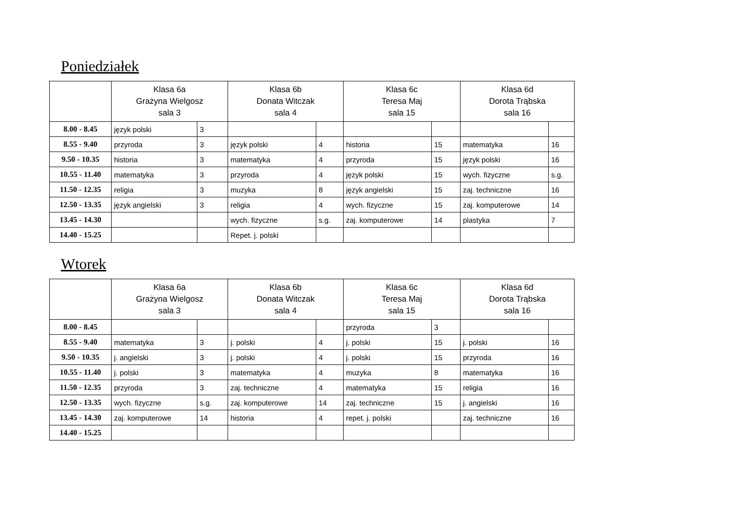Poniedziałek
| | Klasa 6a Grażyna Wielgosz sala 3 | | Klasa 6b Donata Witczak sala 4 | | Klasa 6c Teresa Maj sala 15 | | Klasa 6d Dorota Trąbska sala 16 | |
| --- | --- | --- | --- | --- | --- | --- | --- | --- |
| 8.00 - 8.45 | język polski | 3 | | | | | | |
| 8.55 - 9.40 | przyroda | 3 | język polski | 4 | historia | 15 | matematyka | 16 |
| 9.50 - 10.35 | historia | 3 | matematyka | 4 | przyroda | 15 | język polski | 16 |
| 10.55 - 11.40 | matematyka | 3 | przyroda | 4 | język polski | 15 | wych. fizyczne | s.g. |
| 11.50 - 12.35 | religia | 3 | muzyka | 8 | język angielski | 15 | zaj. techniczne | 16 |
| 12.50 - 13.35 | język angielski | 3 | religia | 4 | wych. fizyczne | 15 | zaj. komputerowe | 14 |
| 13.45 - 14.30 | | | wych. fizyczne | s.g. | zaj. komputerowe | 14 | plastyka | 7 |
| 14.40 - 15.25 | | | Repet. j. polski | | | | | |
Wtorek
| | Klasa 6a Grażyna Wielgosz sala 3 | | Klasa 6b Donata Witczak sala 4 | | Klasa 6c Teresa Maj sala 15 | | Klasa 6d Dorota Trąbska sala 16 | |
| --- | --- | --- | --- | --- | --- | --- | --- | --- |
| 8.00 - 8.45 | | | | | przyroda | 3 | | |
| 8.55 - 9.40 | matematyka | 3 | j. polski | 4 | j. polski | 15 | j. polski | 16 |
| 9.50 - 10.35 | j. angielski | 3 | j. polski | 4 | j. polski | 15 | przyroda | 16 |
| 10.55 - 11.40 | j. polski | 3 | matematyka | 4 | muzyka | 8 | matematyka | 16 |
| 11.50 - 12.35 | przyroda | 3 | zaj. techniczne | 4 | matematyka | 15 | religia | 16 |
| 12.50 - 13.35 | wych. fizyczne | s.g. | zaj. komputerowe | 14 | zaj. techniczne | 15 | j. angielski | 16 |
| 13.45 - 14.30 | zaj. komputerowe | 14 | historia | 4 | repet. j. polski | | zaj. techniczne | 16 |
| 14.40 - 15.25 | | | | | | | | |